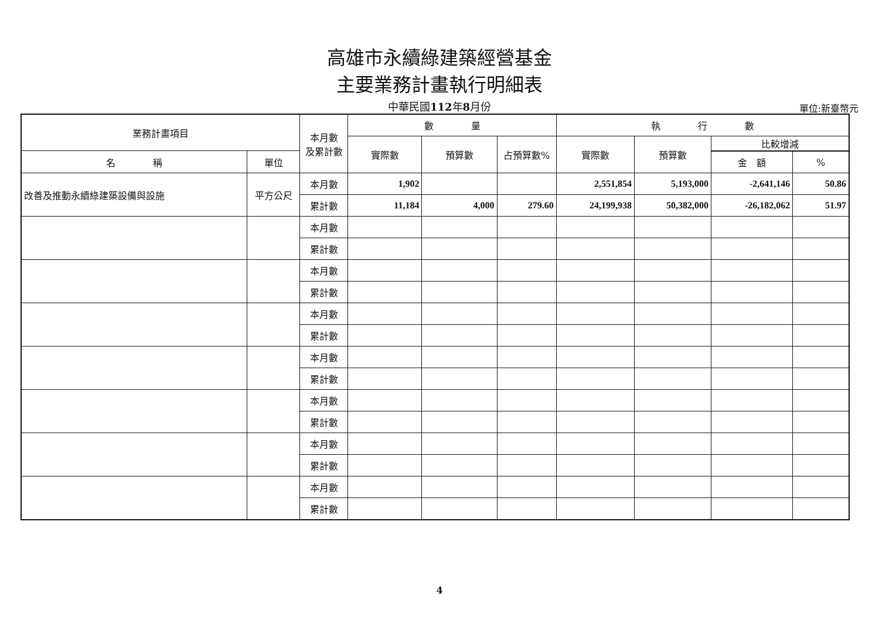高雄市永續綠建築經營基金
主要業務計畫執行明細表
中華民國112年8月份
單位:新臺幣元
| 業務計畫項目 | | 本月數 及累計數 | 數 量 | | | 執 行 數 | | | |
| --- | --- | --- | --- | --- | --- | --- | --- | --- | --- |
| | | | 實際數 | 預算數 | 占預算數% | 實際數 | 預算數 | 比較增減 | |
| 名 稱 | 單位 | | | | | | | | |
| | | | | | | | | 金 額 | % |
| 改善及推動永續綠建築設備與設施 | 平方公尺 | 本月數 | 1,902 | | | 2,551,854 | 5,193,000 | -2,641,146 | 50.86 |
| | | 累計數 | 11,184 | 4,000 | 279.60 | 24,199,938 | 50,382,000 | -26,182,062 | 51.97 |
| | | 本月數 | | | | | | | |
| | | 累計數 | | | | | | | |
| | | 本月數 | | | | | | | |
| | | 累計數 | | | | | | | |
| | | 本月數 | | | | | | | |
| | | 累計數 | | | | | | | |
| | | 本月數 | | | | | | | |
| | | 累計數 | | | | | | | |
| | | 本月數 | | | | | | | |
| | | 累計數 | | | | | | | |
| | | 本月數 | | | | | | | |
| | | 累計數 | | | | | | | |
| | | 本月數 | | | | | | | |
| | | 累計數 | | | | | | | |
4